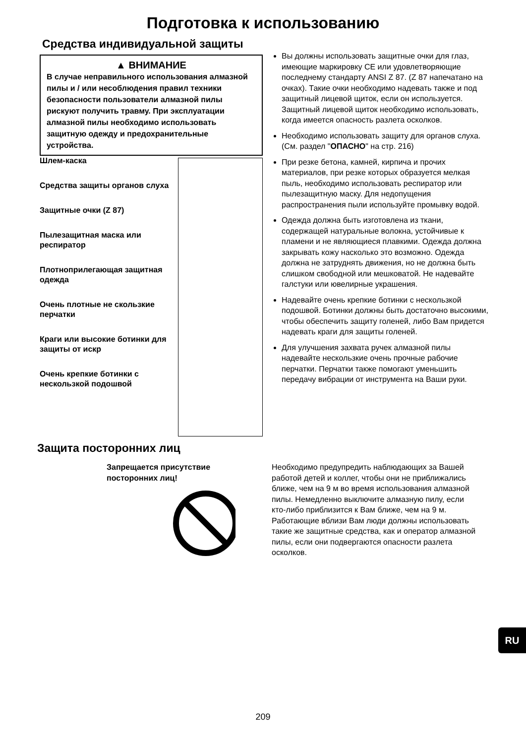Подготовка к использованию
Средства индивидуальной защиты
▲ ВНИМАНИЕ
В случае неправильного использования алмазной пилы и / или несоблюдения правил техники безопасности пользователи алмазной пилы рискуют получить травму. При эксплуатации алмазной пилы необходимо использовать защитную одежду и предохранительные устройства.
Шлем-каска
Средства защиты органов слуха
Защитные очки (Z 87)
Пылезащитная маска или респиратор
Плотноприлегающая защитная одежда
Очень плотные не скользкие перчатки
Краги или высокие ботинки для защиты от искр
Очень крепкие ботинки с нескользкой подошвой
Вы должны использовать защитные очки для глаз, имеющие маркировку CE или удовлетворяющие последнему стандарту ANSI Z 87. (Z 87 напечатано на очках). Такие очки необходимо надевать также и под защитный лицевой щиток, если он используется. Защитный лицевой щиток необходимо использовать, когда имеется опасность разлета осколков.
Необходимо использовать защиту для органов слуха. (См. раздел "ОПАСНО" на стр. 216)
При резке бетона, камней, кирпича и прочих материалов, при резке которых образуется мелкая пыль, необходимо использовать респиратор или пылезащитную маску. Для недопущения распространения пыли используйте промывку водой.
Одежда должна быть изготовлена из ткани, содержащей натуральные волокна, устойчивые к пламени и не являющиеся плавкими. Одежда должна закрывать кожу насколько это возможно. Одежда должна не затруднять движения, но не должна быть слишком свободной или мешковатой. Не надевайте галстуки или ювелирные украшения.
Надевайте очень крепкие ботинки с нескользкой подошвой. Ботинки должны быть достаточно высокими, чтобы обеспечить защиту голеней, либо Вам придется надевать краги для защиты голеней.
Для улучшения захвата ручек алмазной пилы надевайте нескользкие очень прочные рабочие перчатки. Перчатки также помогают уменьшить передачу вибрации от инструмента на Ваши руки.
Защита посторонних лиц
Запрещается присутствие
посторонних лиц!
Необходимо предупредить наблюдающих за Вашей работой детей и коллег, чтобы они не приближались ближе, чем на 9 м во время использования алмазной пилы. Немедленно выключите алмазную пилу, если кто-либо приблизится к Вам ближе, чем на 9 м. Работающие вблизи Вам люди должны использовать такие же защитные средства, как и оператор алмазной пилы, если они подвергаются опасности разлета осколков.
RU
209